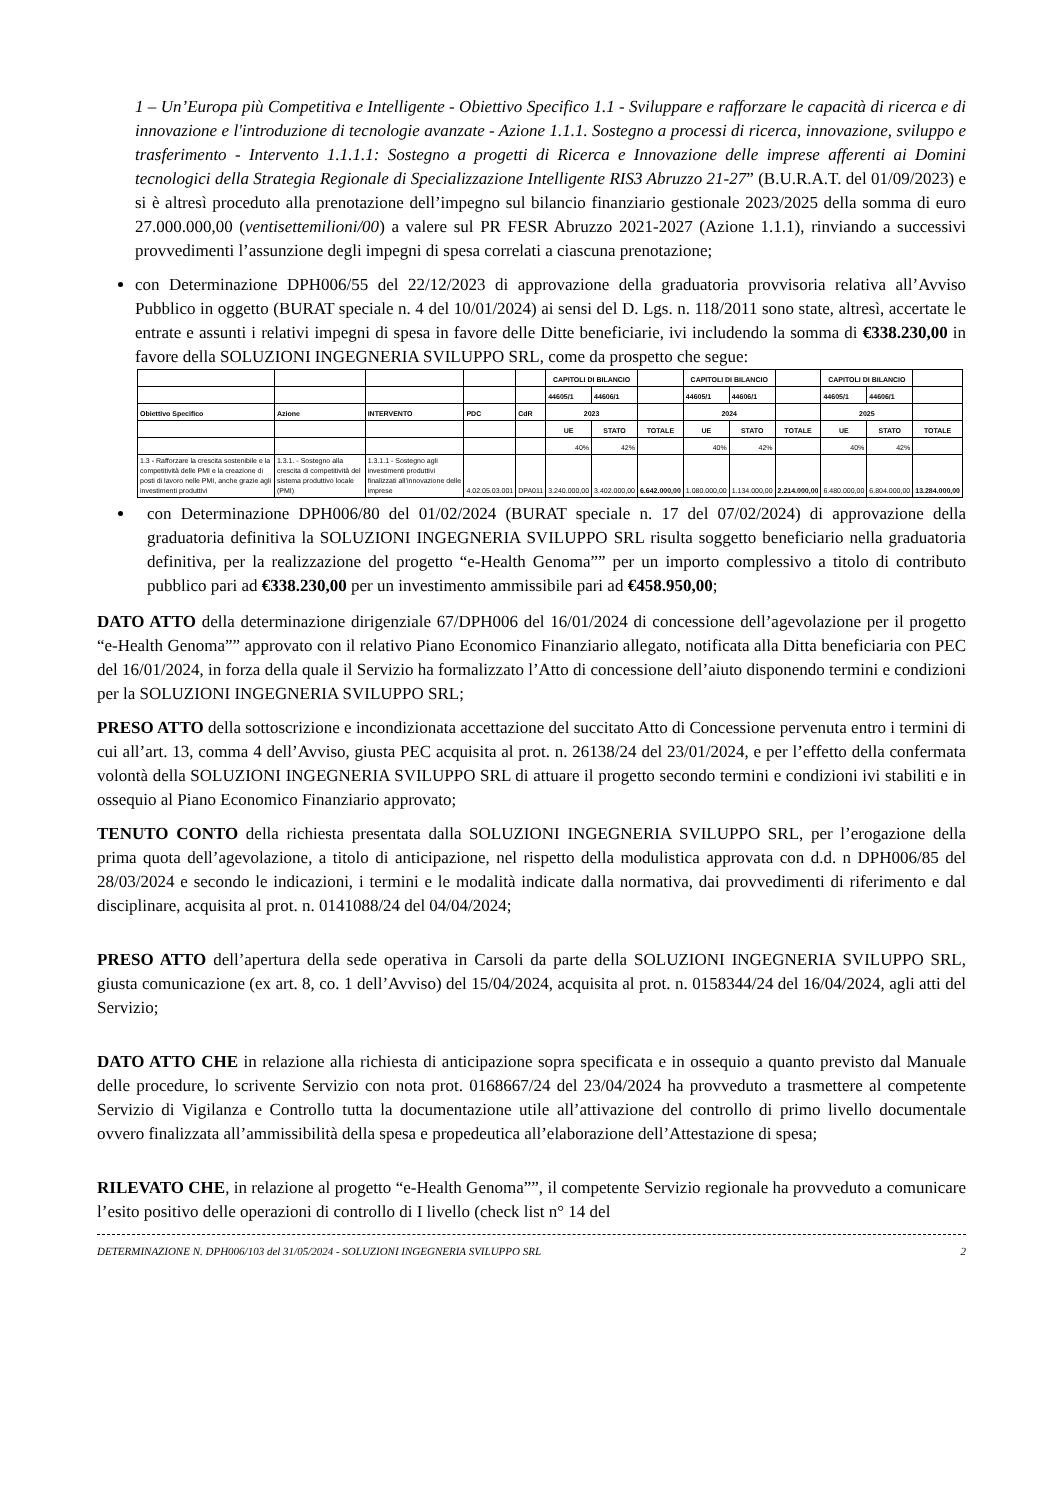1 – Un’Europa più Competitiva e Intelligente - Obiettivo Specifico 1.1 - Sviluppare e rafforzare le capacità di ricerca e di innovazione e l'introduzione di tecnologie avanzate - Azione 1.1.1. Sostegno a processi di ricerca, innovazione, sviluppo e trasferimento - Intervento 1.1.1.1: Sostegno a progetti di Ricerca e Innovazione delle imprese afferenti ai Domini tecnologici della Strategia Regionale di Specializzazione Intelligente RIS3 Abruzzo 21-27” (B.U.R.A.T. del 01/09/2023) e si è altresì proceduto alla prenotazione dell’impegno sul bilancio finanziario gestionale 2023/2025 della somma di euro 27.000.000,00 (ventisettemilioni/00) a valere sul PR FESR Abruzzo 2021-2027 (Azione 1.1.1), rinviando a successivi provvedimenti l’assunzione degli impegni di spesa correlati a ciascuna prenotazione;
con Determinazione DPH006/55 del 22/12/2023 di approvazione della graduatoria provvisoria relativa all’Avviso Pubblico in oggetto (BURAT speciale n. 4 del 10/01/2024) ai sensi del D. Lgs. n. 118/2011 sono state, altresì, accertate le entrate e assunti i relativi impegni di spesa in favore delle Ditte beneficiarie, ivi includendo la somma di €338.230,00 in favore della SOLUZIONI INGEGNERIA SVILUPPO SRL, come da prospetto che segue:
| | | | | | CAPITOLI DI BILANCIO | | | CAPITOLI DI BILANCIO | | | CAPITOLI DI BILANCIO | | |
| | | | | | 44605/1 | 44606/1 | | 44605/1 | 44606/1 | | 44605/1 | 44606/1 | |
| Obiettivo Specifico | Azione | INTERVENTO | PDC | CdR | 2023 | | | 2024 | | | 2025 | | |
| | | | | | UE | STATO | TOTALE | UE | STATO | TOTALE | UE | STATO | TOTALE |
| | | | | | 40% | 42% | | 40% | 42% | | 40% | 42% | |
| 1.3 - Rafforzare la crescita sostenibile e la competitività delle PMI e la creazione di posti di lavoro nelle PMI, anche grazie agli investimenti produttivi | 1.3.1. - Sostegno alla crescita di competitività del sistema produttivo locale (PMI) | 1.3.1.1 - Sostegno agli investimenti produttivi finalizzati all’innovazione delle imprese | 4.02.05.03.001 | DPA011 | 3.240.000,00 | 3.402.000,00 | 6.642.000,00 | 1.080.000,00 | 1.134.000,00 | 2.214.000,00 | 6.480.000,00 | 6.804.000,00 | 13.284.000,00 |
con Determinazione DPH006/80 del 01/02/2024 (BURAT speciale n. 17 del 07/02/2024) di approvazione della graduatoria definitiva la SOLUZIONI INGEGNERIA SVILUPPO SRL risulta soggetto beneficiario nella graduatoria definitiva, per la realizzazione del progetto “e-Health Genoma”” per un importo complessivo a titolo di contributo pubblico pari ad €338.230,00 per un investimento ammissibile pari ad €458.950,00;
DATO ATTO della determinazione dirigenziale 67/DPH006 del 16/01/2024 di concessione dell’agevolazione per il progetto “e-Health Genoma”” approvato con il relativo Piano Economico Finanziario allegato, notificata alla Ditta beneficiaria con PEC del 16/01/2024, in forza della quale il Servizio ha formalizzato l’Atto di concessione dell’aiuto disponendo termini e condizioni per la SOLUZIONI INGEGNERIA SVILUPPO SRL;
PRESO ATTO della sottoscrizione e incondizionata accettazione del succitato Atto di Concessione pervenuta entro i termini di cui all’art. 13, comma 4 dell’Avviso, giusta PEC acquisita al prot. n. 26138/24 del 23/01/2024, e per l’effetto della confermata volontà della SOLUZIONI INGEGNERIA SVILUPPO SRL di attuare il progetto secondo termini e condizioni ivi stabiliti e in ossequio al Piano Economico Finanziario approvato;
TENUTO CONTO della richiesta presentata dalla SOLUZIONI INGEGNERIA SVILUPPO SRL, per l’erogazione della prima quota dell’agevolazione, a titolo di anticipazione, nel rispetto della modulistica approvata con d.d. n DPH006/85 del 28/03/2024 e secondo le indicazioni, i termini e le modalità indicate dalla normativa, dai provvedimenti di riferimento e dal disciplinare, acquisita al prot. n. 0141088/24 del 04/04/2024;
PRESO ATTO dell’apertura della sede operativa in Carsoli da parte della SOLUZIONI INGEGNERIA SVILUPPO SRL, giusta comunicazione (ex art. 8, co. 1 dell’Avviso) del 15/04/2024, acquisita al prot. n. 0158344/24 del 16/04/2024, agli atti del Servizio;
DATO ATTO CHE in relazione alla richiesta di anticipazione sopra specificata e in ossequio a quanto previsto dal Manuale delle procedure, lo scrivente Servizio con nota prot. 0168667/24 del 23/04/2024 ha provveduto a trasmettere al competente Servizio di Vigilanza e Controllo tutta la documentazione utile all’attivazione del controllo di primo livello documentale ovvero finalizzata all’ammissibilità della spesa e propedeutica all’elaborazione dell’Attestazione di spesa;
RILEVATO CHE, in relazione al progetto “e-Health Genoma””, il competente Servizio regionale ha provveduto a comunicare l’esito positivo delle operazioni di controllo di I livello (check list n° 14 del
DETERMINAZIONE N. DPH006/103 del 31/05/2024 - SOLUZIONI INGEGNERIA SVILUPPO SRL 2